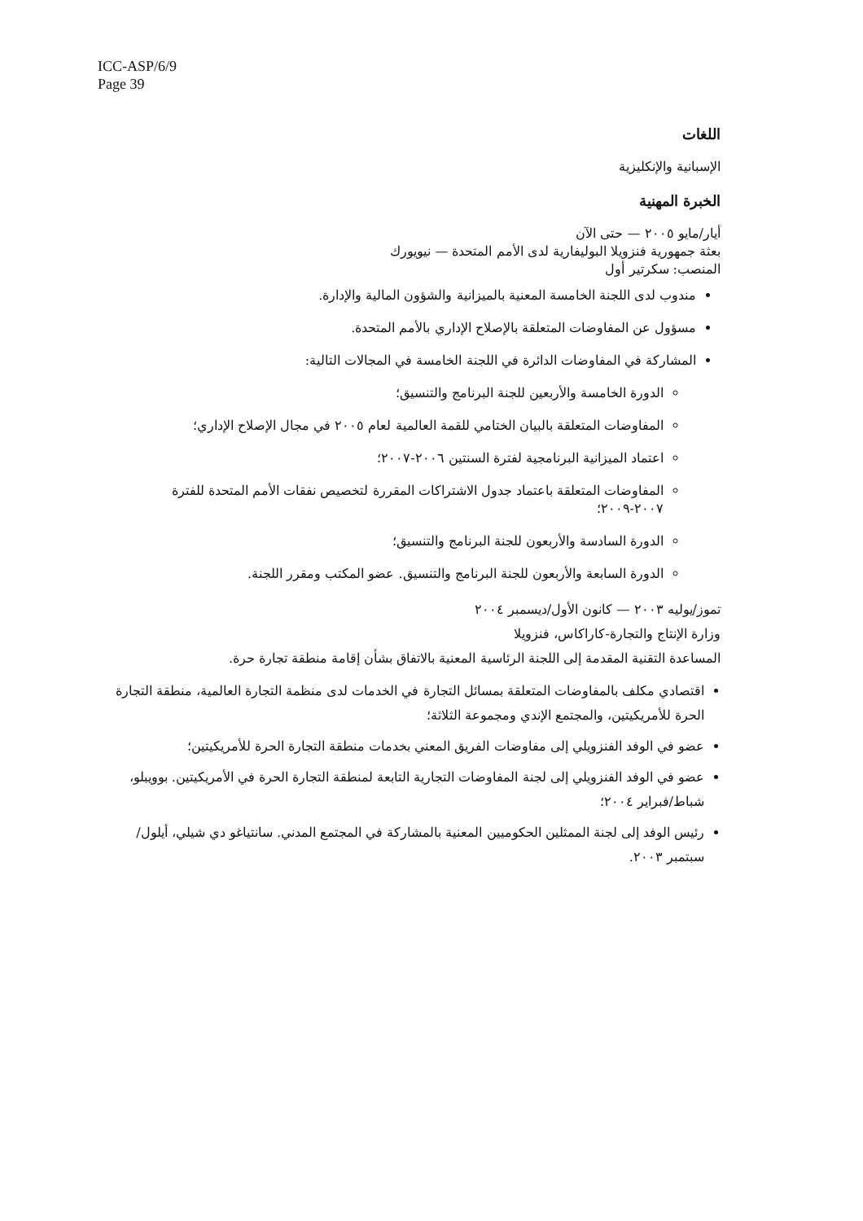ICC-ASP/6/9
Page 39
اللغات
الإسبانية والإنكليزية
الخبرة المهنية
أيار/مايو ٢٠٠٥ — حتى الآن
بعثة جمهورية فنزويلا البوليفارية لدى الأمم المتحدة — نيويورك
المنصب: سكرتير أول
مندوب لدى اللجنة الخامسة المعنية بالميزانية والشؤون المالية والإدارة.
مسؤول عن المفاوضات المتعلقة بالإصلاح الإداري بالأمم المتحدة.
المشاركة في المفاوضات الدائرة في اللجنة الخامسة في المجالات التالية:
الدورة الخامسة والأربعين للجنة البرنامج والتنسيق؛
المفاوضات المتعلقة بالبيان الختامي للقمة العالمية لعام ٢٠٠٥ في مجال الإصلاح الإداري؛
اعتماد الميزانية البرنامجية لفترة السنتين ٢٠٠٦-٢٠٠٧؛
المفاوضات المتعلقة باعتماد جدول الاشتراكات المقررة لتخصيص نفقات الأمم المتحدة للفترة ٢٠٠٧-٢٠٠٩؛
الدورة السادسة والأربعون للجنة البرنامج والتنسيق؛
الدورة السابعة والأربعون للجنة البرنامج والتنسيق. عضو المكتب ومقرر اللجنة.
تموز/يوليه ٢٠٠٣ — كانون الأول/ديسمبر ٢٠٠٤
وزارة الإنتاج والتجارة-كاراكاس، فنزويلا
المساعدة التقنية المقدمة إلى اللجنة الرئاسية المعنية بالاتفاق بشأن إقامة منطقة تجارة حرة.
اقتصادي مكلف بالمفاوضات المتعلقة بمسائل التجارة في الخدمات لدى منظمة التجارة العالمية، منطقة التجارة الحرة للأمريكيتين، والمجتمع الإندي ومجموعة الثلاثة؛
عضو في الوفد الفنزويلي إلى مفاوضات الفريق المعني بخدمات منطقة التجارة الحرة للأمريكيتين؛
عضو في الوفد الفنزويلي إلى لجنة المفاوضات التجارية التابعة لمنطقة التجارة الحرة في الأمريكيتين. بوويبلو، شباط/فبراير ٢٠٠٤؛
رئيس الوفد إلى لجنة الممثلين الحكوميين المعنية بالمشاركة في المجتمع المدني. سانتياغو دي شيلي، أيلول/سبتمبر ٢٠٠٣.